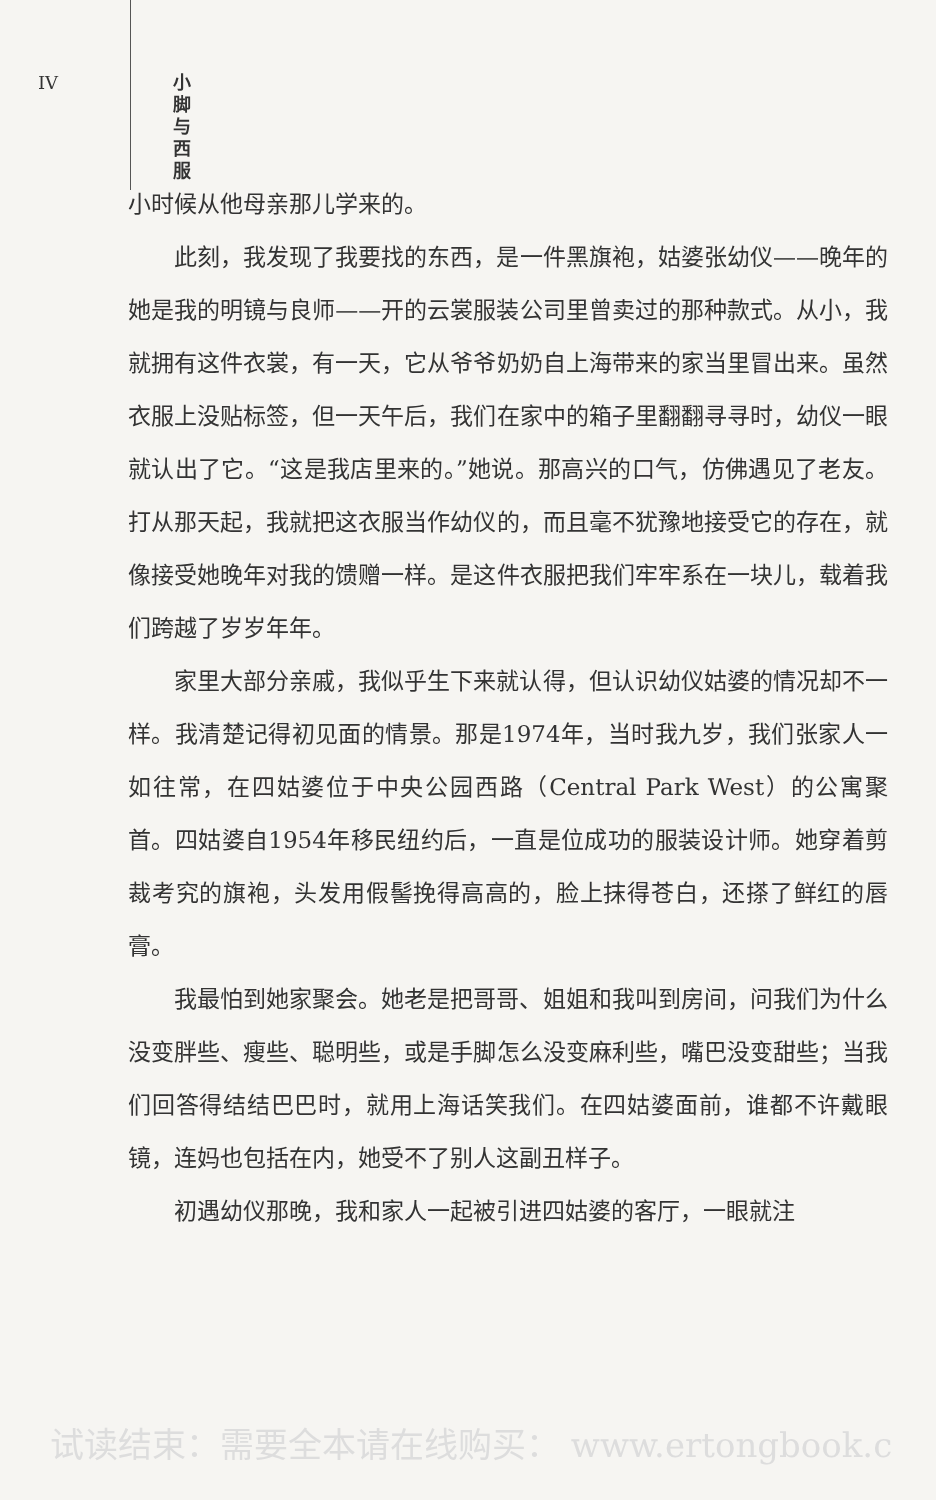IV
小脚与西服
小时候从他母亲那儿学来的。
此刻，我发现了我要找的东西，是一件黑旗袍，姑婆张幼仪——晚年的她是我的明镜与良师——开的云裳服装公司里曾卖过的那种款式。从小，我就拥有这件衣裳，有一天，它从爷爷奶奶自上海带来的家当里冒出来。虽然衣服上没贴标签，但一天午后，我们在家中的箱子里翻翻寻寻时，幼仪一眼就认出了它。“这是我店里来的。”她说。那高兴的口气，仿佛遇见了老友。打从那天起，我就把这衣服当作幼仪的，而且毫不犹豫地接受它的存在，就像接受她晚年对我的馈赠一样。是这件衣服把我们牢牢系在一块儿，载着我们跨越了岁岁年年。
家里大部分亲戚，我似乎生下来就认得，但认识幼仪姑婆的情况却不一样。我清楚记得初见面的情景。那是1974年，当时我九岁，我们张家人一如往常，在四姑婆位于中央公园西路（Central Park West）的公寓聚首。四姑婆自1954年移民纽约后，一直是位成功的服装设计师。她穿着剪裁考究的旗袍，头发用假髻挽得高高的，脸上抹得苍白，还搽了鲜红的唇膏。
我最怕到她家聚会。她老是把哥哥、姐姐和我叫到房间，问我们为什么没变胖些、瘦些、聪明些，或是手脚怎么没变麻利些，嘴巴没变甜些；当我们回答得结结巴巴时，就用上海话笑我们。在四姑婆面前，谁都不许戴眼镜，连妈也包括在内，她受不了别人这副丑样子。
初遇幼仪那晚，我和家人一起被引进四姑婆的客厅，一眼就注
试读结束：需要全本请在线购买： www.ertongbook.c